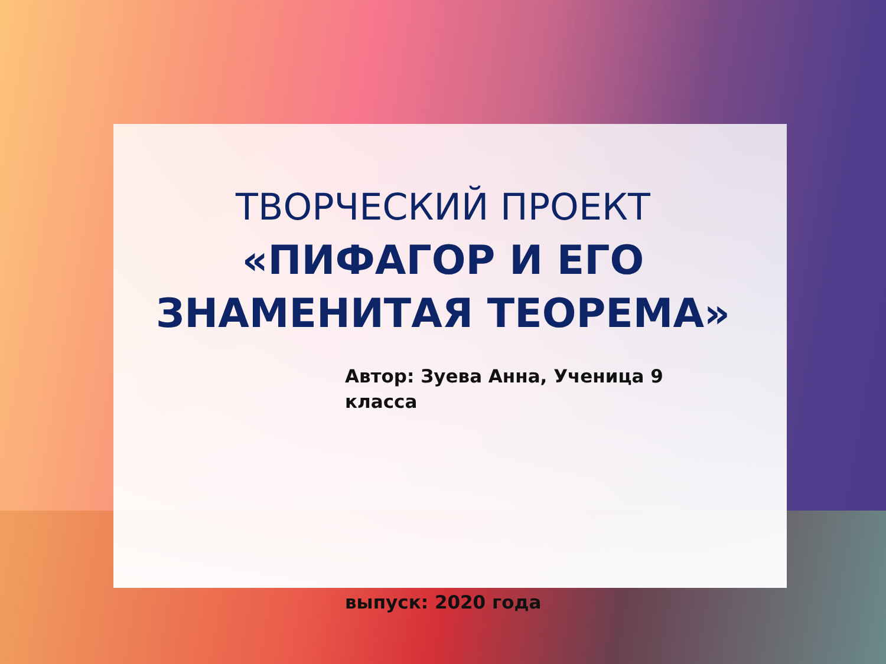ТВОРЧЕСКИЙ ПРОЕКТ
«ПИФАГОР И ЕГО
ЗНАМЕНИТАЯ ТЕОРЕМА»
Автор: Зуева Анна, Ученица 9 класса
выпуск: 2020 года